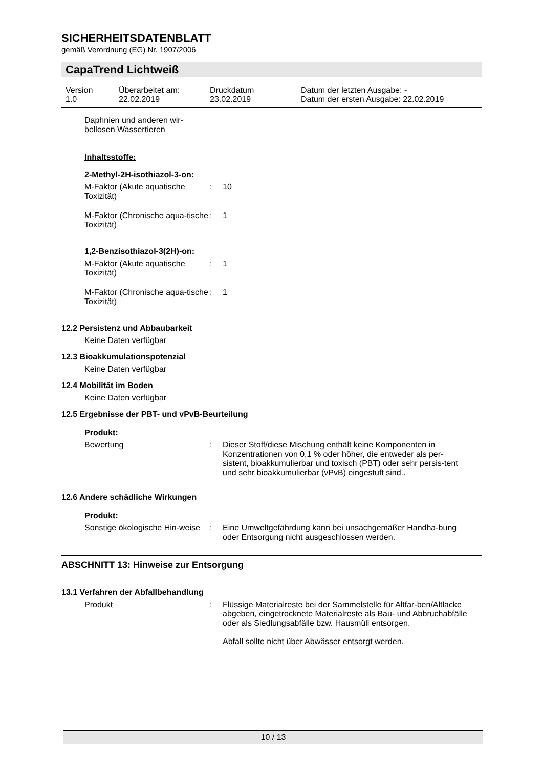SICHERHEITSDATENBLATT
gemäß Verordnung (EG) Nr. 1907/2006
CapaTrend Lichtweiß
Version
1.0
Überarbeitet am:
22.02.2019
Druckdatum
23.02.2019
Datum der letzten Ausgabe: -
Datum der ersten Ausgabe: 22.02.2019
Daphnien und anderen wir-
bellosen Wassertieren
Inhaltsstoffe:
2-Methyl-2H-isothiazol-3-on:
M-Faktor (Akute aquatische Toxizität)
: 10
M-Faktor (Chronische aqua-tische Toxizität)
: 1
1,2-Benzisothiazol-3(2H)-on:
M-Faktor (Akute aquatische Toxizität)
: 1
M-Faktor (Chronische aqua-tische Toxizität)
: 1
12.2 Persistenz und Abbaubarkeit
Keine Daten verfügbar
12.3 Bioakkumulationspotenzial
Keine Daten verfügbar
12.4 Mobilität im Boden
Keine Daten verfügbar
12.5 Ergebnisse der PBT- und vPvB-Beurteilung
Produkt:
Bewertung : Dieser Stoff/diese Mischung enthält keine Komponenten in Konzentrationen von 0,1 % oder höher, die entweder als per-sistent, bioakkumulierbar und toxisch (PBT) oder sehr persis-tent und sehr bioakkumulierbar (vPvB) eingestuft sind..
12.6 Andere schädliche Wirkungen
Produkt:
Sonstige ökologische Hin-weise
: Eine Umweltgefährdung kann bei unsachgemäßer Handha-bung oder Entsorgung nicht ausgeschlossen werden.
ABSCHNITT 13: Hinweise zur Entsorgung
13.1 Verfahren der Abfallbehandlung
Produkt : Flüssige Materialreste bei der Sammelstelle für Altfar-ben/Altlacke abgeben, eingetrocknete Materialreste als Bau- und Abbruchabfälle oder als Siedlungsabfälle bzw. Hausmüll entsorgen.
Abfall sollte nicht über Abwässer entsorgt werden.
10 / 13